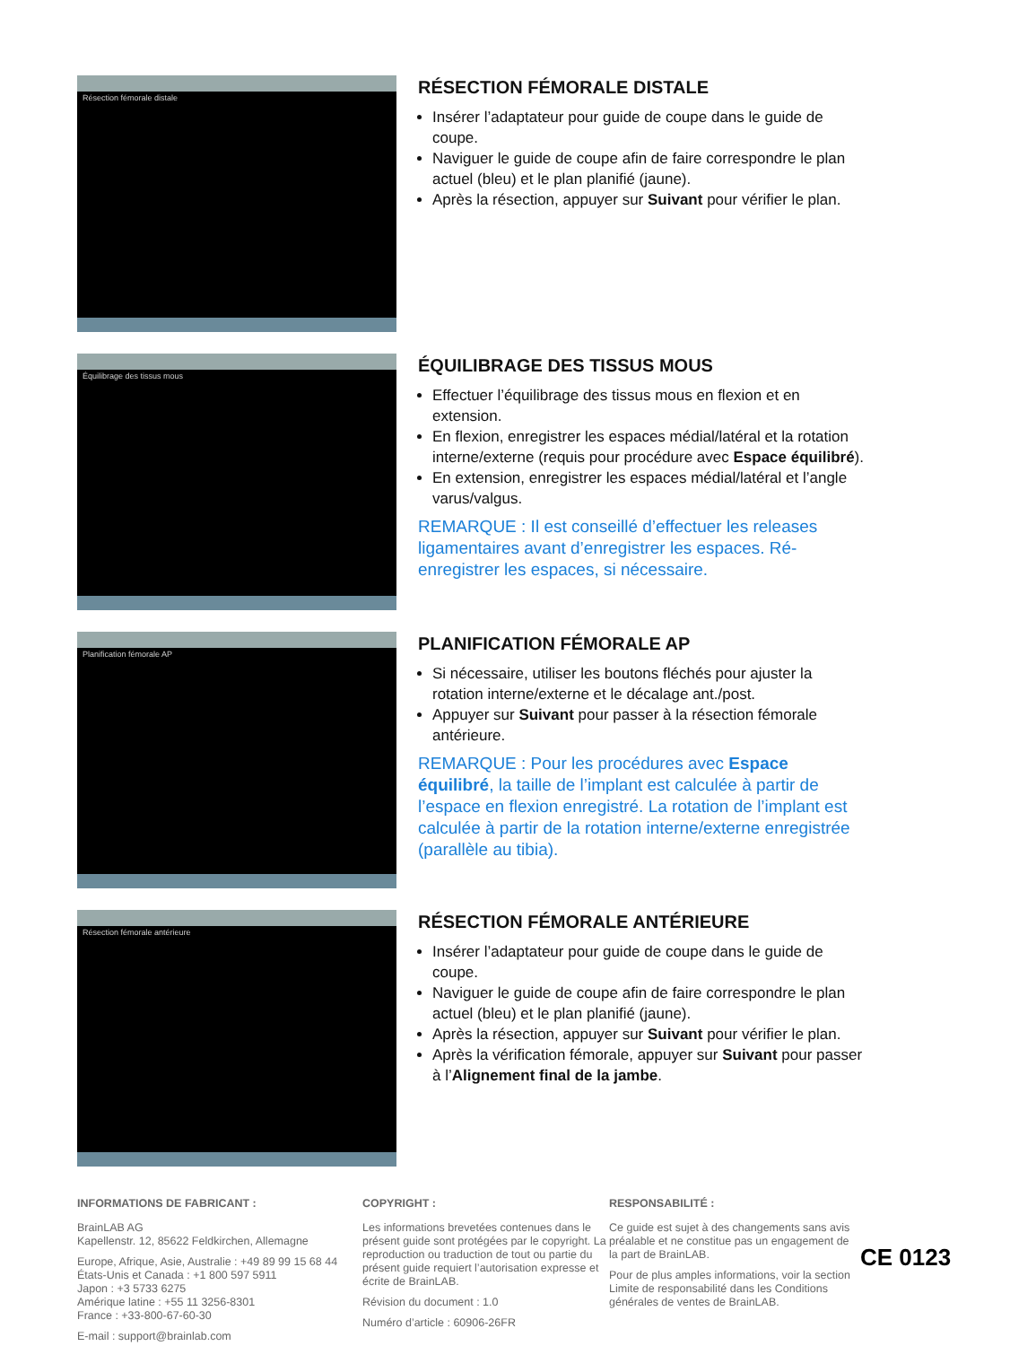Résection fémorale distale
RÉSECTION FÉMORALE DISTALE
Insérer l’adaptateur pour guide de coupe dans le guide de coupe.
Naviguer le guide de coupe afin de faire correspondre le plan actuel (bleu) et le plan planifié (jaune).
Après la résection, appuyer sur Suivant pour vérifier le plan.
Équilibrage des tissus mous
ÉQUILIBRAGE DES TISSUS MOUS
Effectuer l’équilibrage des tissus mous en flexion et en extension.
En flexion, enregistrer les espaces médial/latéral et la rotation interne/externe (requis pour procédure avec Espace équilibré).
En extension, enregistrer les espaces médial/latéral et l’angle varus/valgus.
REMARQUE : Il est conseillé d’effectuer les releases ligamentaires avant d’enregistrer les espaces. Ré-enregistrer les espaces, si nécessaire.
Planification fémorale AP
PLANIFICATION FÉMORALE AP
Si nécessaire, utiliser les boutons fléchés pour ajuster la rotation interne/externe et le décalage ant./post.
Appuyer sur Suivant pour passer à la résection fémorale antérieure.
REMARQUE : Pour les procédures avec Espace équilibré, la taille de l’implant est calculée à partir de l’espace en flexion enregistré. La rotation de l’implant est calculée à partir de la rotation interne/externe enregistrée (parallèle au tibia).
Résection fémorale antérieure
RÉSECTION FÉMORALE ANTÉRIEURE
Insérer l’adaptateur pour guide de coupe dans le guide de coupe.
Naviguer le guide de coupe afin de faire correspondre le plan actuel (bleu) et le plan planifié (jaune).
Après la résection, appuyer sur Suivant pour vérifier le plan.
Après la vérification fémorale, appuyer sur Suivant pour passer à l’Alignement final de la jambe.
INFORMATIONS DE FABRICANT :
BrainLAB AG
Kapellenstr. 12, 85622 Feldkirchen, Allemagne
Europe, Afrique, Asie, Australie : +49 89 99 15 68 44
États-Unis et Canada : +1 800 597 5911
Japon : +3 5733 6275
Amérique latine : +55 11 3256-8301
France : +33-800-67-60-30
E-mail : support@brainlab.com
COPYRIGHT :
Les informations brevetées contenues dans le présent guide sont protégées par le copyright. La reproduction ou traduction de tout ou partie du présent guide requiert l’autorisation expresse et écrite de BrainLAB.
Révision du document : 1.0
Numéro d’article : 60906-26FR
RESPONSABILITÉ :
Ce guide est sujet à des changements sans avis préalable et ne constitue pas un engagement de la part de BrainLAB.
Pour de plus amples informations, voir la section Limite de responsabilité dans les Conditions générales de ventes de BrainLAB.
CE 0123